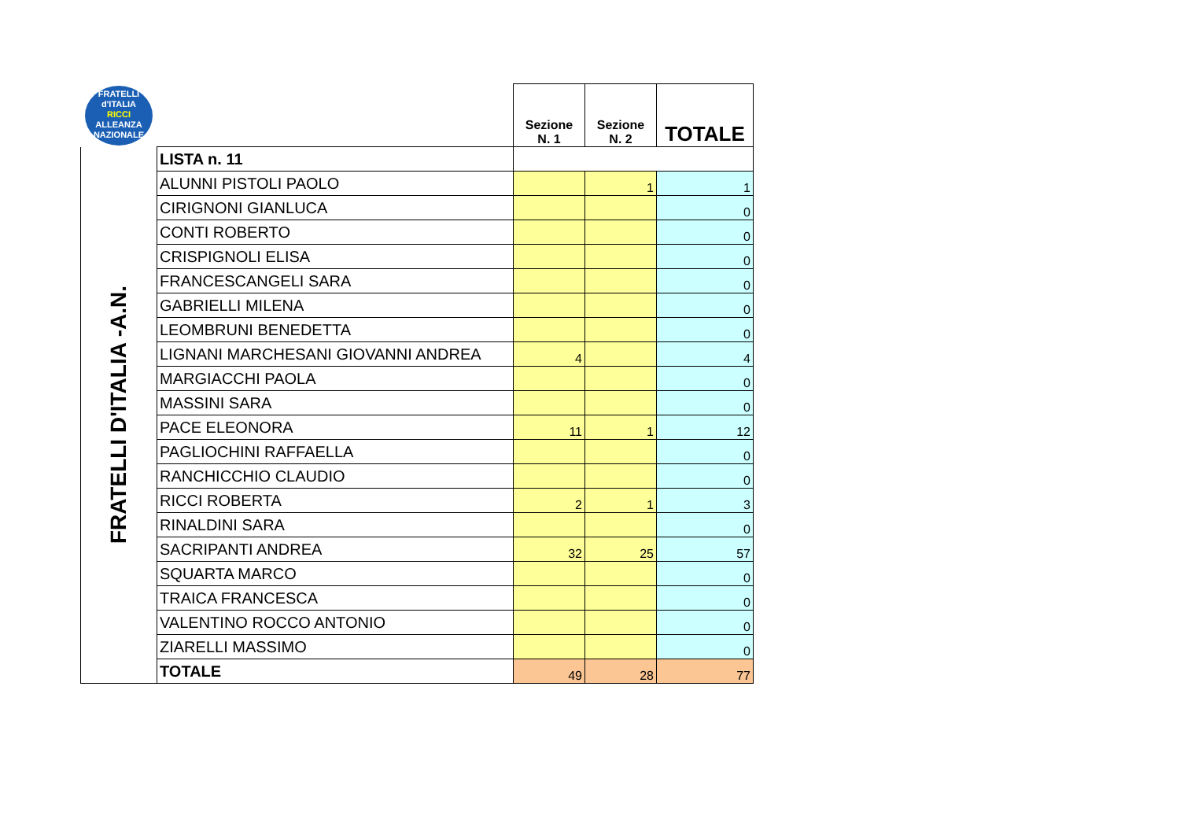| FRATELLI d'ITALIA RICCI ALLEANZA NAZIONALE | | Sezione N. 1 | Sezione N. 2 | TOTALE |
| FRATELLI D'ITALIA -A.N. | LISTA n. 11 | | | |
| | ALUNNI PISTOLI PAOLO | | 1 | 1 |
| | CIRIGNONI GIANLUCA | | | 0 |
| | CONTI ROBERTO | | | 0 |
| | CRISPIGNOLI ELISA | | | 0 |
| | FRANCESCANGELI SARA | | | 0 |
| | GABRIELLI MILENA | | | 0 |
| | LEOMBRUNI BENEDETTA | | | 0 |
| | LIGNANI MARCHESANI GIOVANNI ANDREA | 4 | | 4 |
| | MARGIACCHI PAOLA | | | 0 |
| | MASSINI SARA | | | 0 |
| | PACE ELEONORA | 11 | 1 | 12 |
| | PAGLIOCHINI RAFFAELLA | | | 0 |
| | RANCHICCHIO CLAUDIO | | | 0 |
| | RICCI ROBERTA | 2 | 1 | 3 |
| | RINALDINI SARA | | | 0 |
| | SACRIPANTI ANDREA | 32 | 25 | 57 |
| | SQUARTA MARCO | | | 0 |
| | TRAICA FRANCESCA | | | 0 |
| | VALENTINO ROCCO ANTONIO | | | 0 |
| | ZIARELLI MASSIMO | | | 0 |
| | TOTALE | 49 | 28 | 77 |